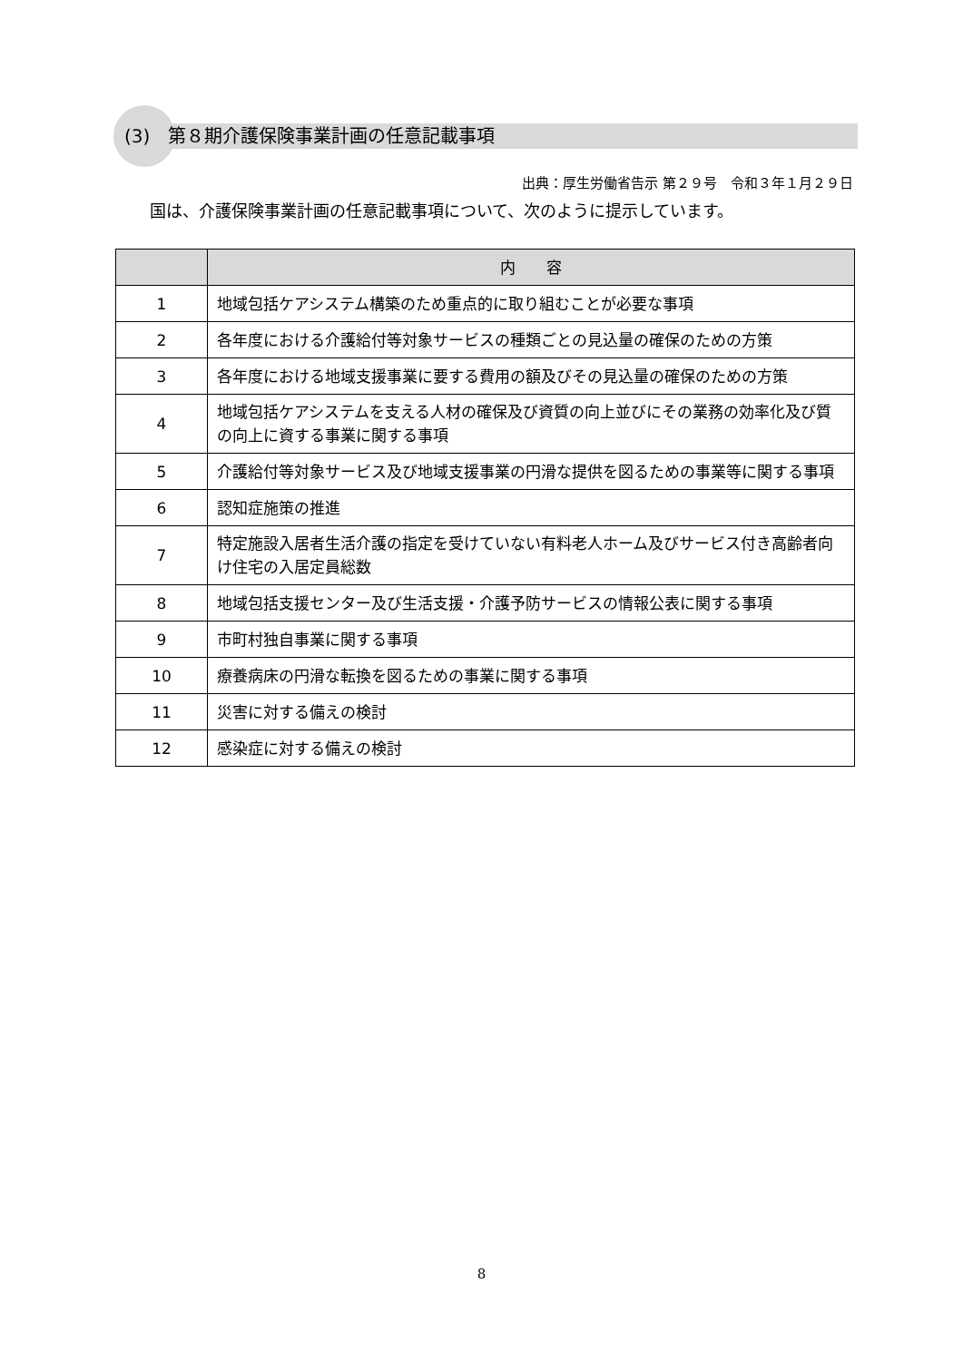(3)　第８期介護保険事業計画の任意記載事項
出典：厚生労働省告示 第２９号　令和３年１月２９日
国は、介護保険事業計画の任意記載事項について、次のように提示しています。
| | 内 容 |
| --- | --- |
| 1 | 地域包括ケアシステム構築のため重点的に取り組むことが必要な事項 |
| 2 | 各年度における介護給付等対象サービスの種類ごとの見込量の確保のための方策 |
| 3 | 各年度における地域支援事業に要する費用の額及びその見込量の確保のための方策 |
| 4 | 地域包括ケアシステムを支える人材の確保及び資質の向上並びにその業務の効率化及び質の向上に資する事業に関する事項 |
| 5 | 介護給付等対象サービス及び地域支援事業の円滑な提供を図るための事業等に関する事項 |
| 6 | 認知症施策の推進 |
| 7 | 特定施設入居者生活介護の指定を受けていない有料老人ホーム及びサービス付き高齢者向け住宅の入居定員総数 |
| 8 | 地域包括支援センター及び生活支援・介護予防サービスの情報公表に関する事項 |
| 9 | 市町村独自事業に関する事項 |
| 10 | 療養病床の円滑な転換を図るための事業に関する事項 |
| 11 | 災害に対する備えの検討 |
| 12 | 感染症に対する備えの検討 |
8